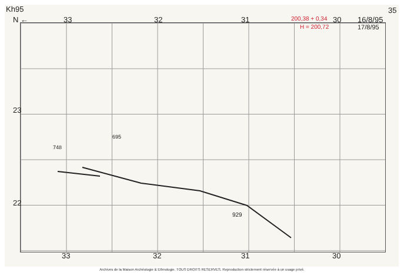Kh95
N ← 33 32 31 200,38 + 0,34
H = 200,72
30 16/8/95
17/8/95
35
23
22
748
695
929
33 32 31 30
Archives de la Maison Archéologie & Ethnologie. TOUS DROITS RESERVES. Reproduction strictement réservée à un usage privé.